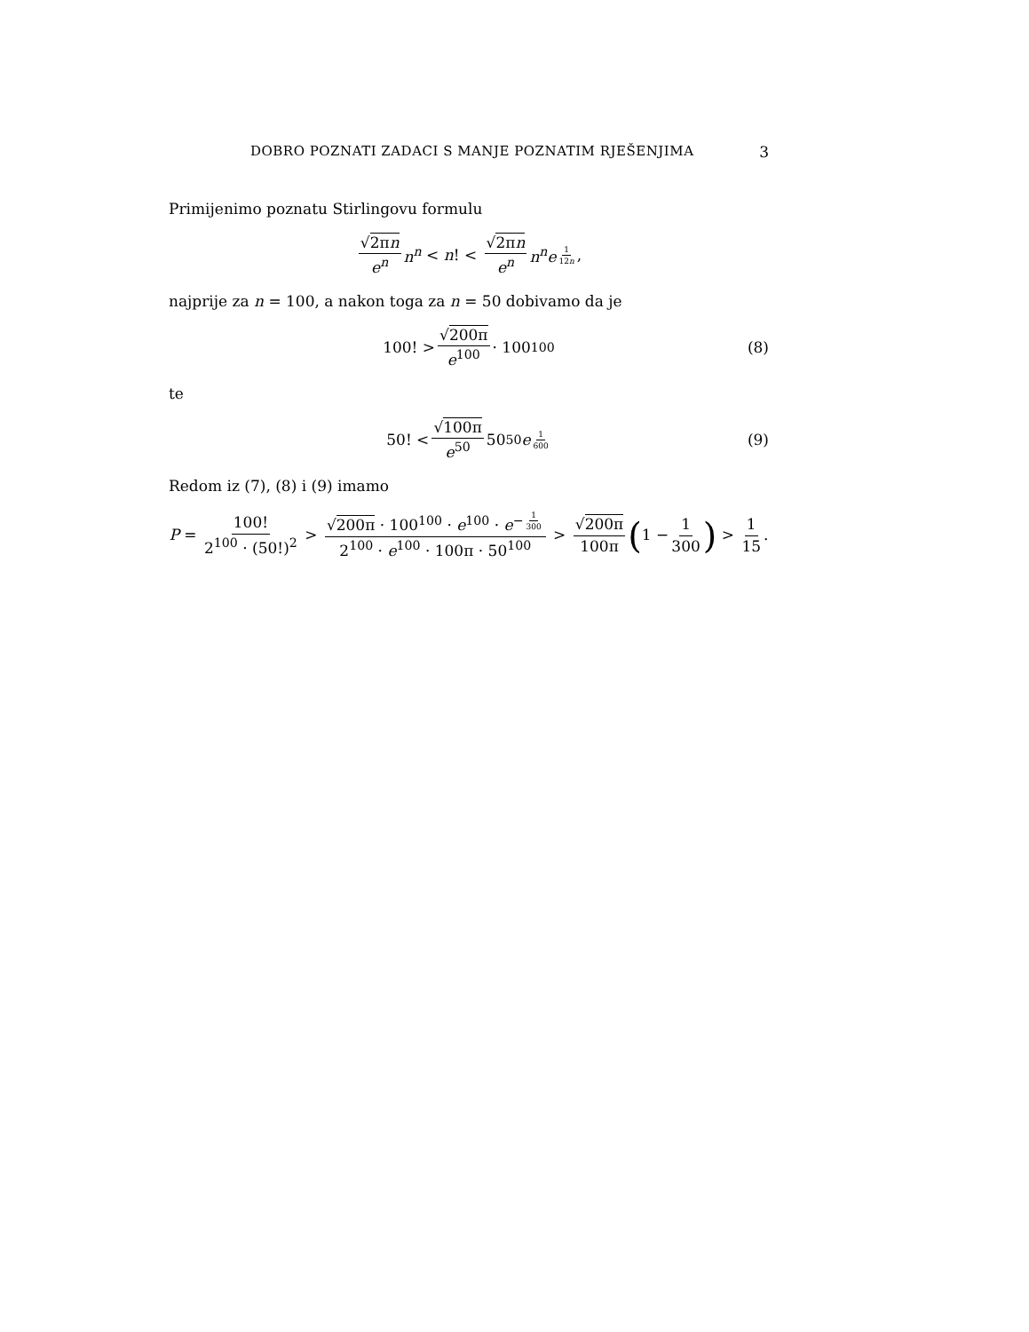DOBRO POZNATI ZADACI S MANJE POZNATIM RJEŠENJIMA 3
Primijenimo poznatu Stirlingovu formulu
√2πn e<sup>n</sup> n<sup>n</sup> < n! < √2πn e<sup>n</sup> n<sup>n</sup>e<sup>1 12n</sup>,
najprije za n = 100, a nakon toga za n = 50 dobivamo da je
100! > √200π e<sup>100</sup> · 100<sup>100</sup> (8)
te
50! < √100π e<sup>50</sup> 50<sup>50</sup> e<sup>1 600</sup> (9)
Redom iz (7), (8) i (9) imamo
P = 100! 2<sup>100</sup> · (50!)<sup>2</sup> > √200π · 100<sup>100</sup> · e<sup>100</sup> · e<sup>− 1 300</sup> 2<sup>100</sup> · e<sup>100</sup> · 100π · 50<sup>100</sup> > √200π 100π (1 − 1 300) > 1 15.